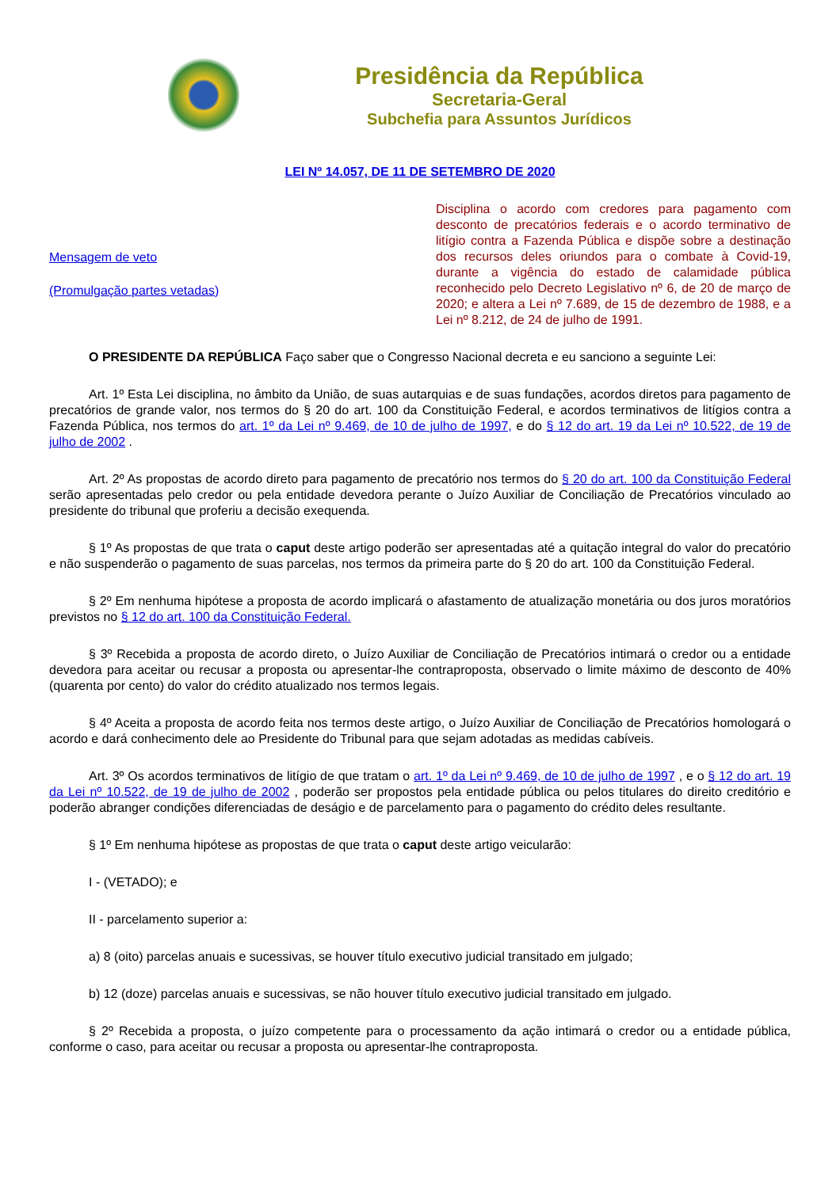Presidência da República
Secretaria-Geral
Subchefia para Assuntos Jurídicos
LEI Nº 14.057, DE 11 DE SETEMBRO DE 2020
Mensagem de veto
(Promulgação partes vetadas)
Disciplina o acordo com credores para pagamento com desconto de precatórios federais e o acordo terminativo de litígio contra a Fazenda Pública e dispõe sobre a destinação dos recursos deles oriundos para o combate à Covid-19, durante a vigência do estado de calamidade pública reconhecido pelo Decreto Legislativo nº 6, de 20 de março de 2020; e altera a Lei nº 7.689, de 15 de dezembro de 1988, e a Lei nº 8.212, de 24 de julho de 1991.
O PRESIDENTE DA REPÚBLICA Faço saber que o Congresso Nacional decreta e eu sanciono a seguinte Lei:
Art. 1º Esta Lei disciplina, no âmbito da União, de suas autarquias e de suas fundações, acordos diretos para pagamento de precatórios de grande valor, nos termos do § 20 do art. 100 da Constituição Federal, e acordos terminativos de litígios contra a Fazenda Pública, nos termos do art. 1º da Lei nº 9.469, de 10 de julho de 1997, e do § 12 do art. 19 da Lei nº 10.522, de 19 de julho de 2002 .
Art. 2º As propostas de acordo direto para pagamento de precatório nos termos do § 20 do art. 100 da Constituição Federal serão apresentadas pelo credor ou pela entidade devedora perante o Juízo Auxiliar de Conciliação de Precatórios vinculado ao presidente do tribunal que proferiu a decisão exequenda.
§ 1º As propostas de que trata o caput deste artigo poderão ser apresentadas até a quitação integral do valor do precatório e não suspenderão o pagamento de suas parcelas, nos termos da primeira parte do § 20 do art. 100 da Constituição Federal.
§ 2º Em nenhuma hipótese a proposta de acordo implicará o afastamento de atualização monetária ou dos juros moratórios previstos no § 12 do art. 100 da Constituição Federal.
§ 3º Recebida a proposta de acordo direto, o Juízo Auxiliar de Conciliação de Precatórios intimará o credor ou a entidade devedora para aceitar ou recusar a proposta ou apresentar-lhe contraproposta, observado o limite máximo de desconto de 40% (quarenta por cento) do valor do crédito atualizado nos termos legais.
§ 4º Aceita a proposta de acordo feita nos termos deste artigo, o Juízo Auxiliar de Conciliação de Precatórios homologará o acordo e dará conhecimento dele ao Presidente do Tribunal para que sejam adotadas as medidas cabíveis.
Art. 3º Os acordos terminativos de litígio de que tratam o art. 1º da Lei nº 9.469, de 10 de julho de 1997 , e o § 12 do art. 19 da Lei nº 10.522, de 19 de julho de 2002 , poderão ser propostos pela entidade pública ou pelos titulares do direito creditório e poderão abranger condições diferenciadas de deságio e de parcelamento para o pagamento do crédito deles resultante.
§ 1º Em nenhuma hipótese as propostas de que trata o caput deste artigo veicularão:
I - (VETADO); e
II - parcelamento superior a:
a) 8 (oito) parcelas anuais e sucessivas, se houver título executivo judicial transitado em julgado;
b) 12 (doze) parcelas anuais e sucessivas, se não houver título executivo judicial transitado em julgado.
§ 2º Recebida a proposta, o juízo competente para o processamento da ação intimará o credor ou a entidade pública, conforme o caso, para aceitar ou recusar a proposta ou apresentar-lhe contraproposta.